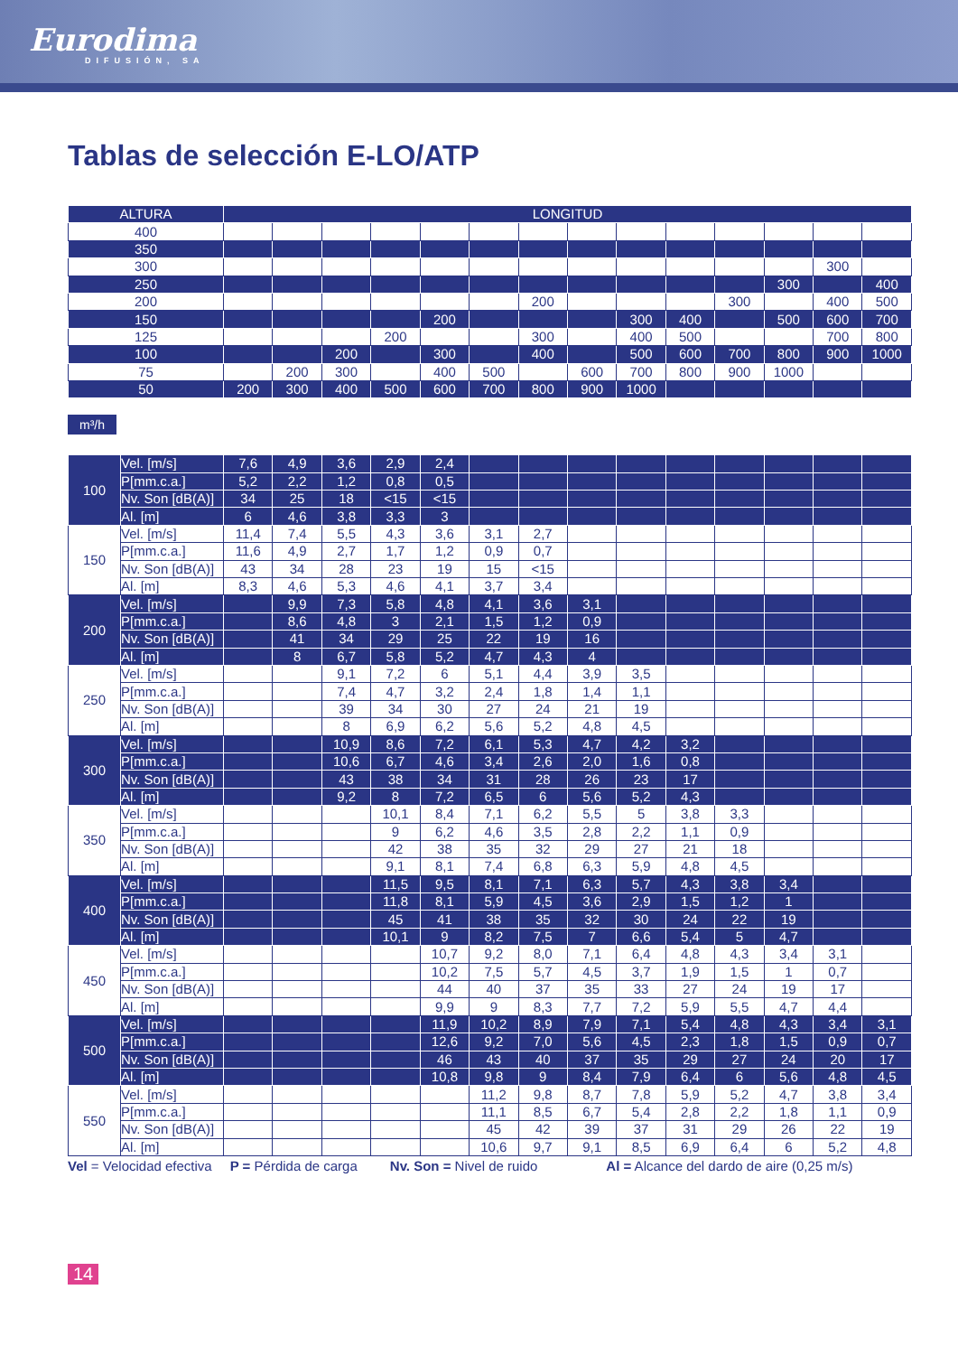Eurodima
DIFUSIÓN, SA
Tablas de selección E-LO/ATP
| ALTURA | LONGITUD | | | | | | | | | | | | | |
| --- | --- | --- | --- | --- | --- | --- | --- | --- | --- | --- | --- | --- | --- | --- |
| 400 | | | | | | | | | | | | | | |
| 350 | | | | | | | | | | | | | | |
| 300 | | | | | | | | | | | | | 300 | |
| 250 | | | | | | | | | | | | 300 | | 400 |
| 200 | | | | | | | 200 | | | | 300 | | 400 | 500 |
| 150 | | | | | 200 | | | | 300 | 400 | | 500 | 600 | 700 |
| 125 | | | | 200 | | | 300 | | 400 | 500 | | | 700 | 800 |
| 100 | | | 200 | | 300 | | 400 | | 500 | 600 | 700 | 800 | 900 | 1000 |
| 75 | | 200 | 300 | | 400 | 500 | | 600 | 700 | 800 | 900 | 1000 | | |
| 50 | 200 | 300 | 400 | 500 | 600 | 700 | 800 | 900 | 1000 | | | | | |
m³/h
| 100 | Vel. [m/s] | 7,6 | 4,9 | 3,6 | 2,9 | 2,4 | | | | | | | | | |
| | P[mm.c.a.] | 5,2 | 2,2 | 1,2 | 0,8 | 0,5 | | | | | | | | | |
| | Nv. Son [dB(A)] | 34 | 25 | 18 | <15 | <15 | | | | | | | | | |
| | Al. [m] | 6 | 4,6 | 3,8 | 3,3 | 3 | | | | | | | | | |
| 150 | Vel. [m/s] | 11,4 | 7,4 | 5,5 | 4,3 | 3,6 | 3,1 | 2,7 | | | | | | | |
| | P[mm.c.a.] | 11,6 | 4,9 | 2,7 | 1,7 | 1,2 | 0,9 | 0,7 | | | | | | | |
| | Nv. Son [dB(A)] | 43 | 34 | 28 | 23 | 19 | 15 | <15 | | | | | | | |
| | Al. [m] | 8,3 | 4,6 | 5,3 | 4,6 | 4,1 | 3,7 | 3,4 | | | | | | | |
| 200 | Vel. [m/s] | | 9,9 | 7,3 | 5,8 | 4,8 | 4,1 | 3,6 | 3,1 | | | | | | |
| | P[mm.c.a.] | | 8,6 | 4,8 | 3 | 2,1 | 1,5 | 1,2 | 0,9 | | | | | | |
| | Nv. Son [dB(A)] | | 41 | 34 | 29 | 25 | 22 | 19 | 16 | | | | | | |
| | Al. [m] | | 8 | 6,7 | 5,8 | 5,2 | 4,7 | 4,3 | 4 | | | | | | |
| 250 | Vel. [m/s] | | | 9,1 | 7,2 | 6 | 5,1 | 4,4 | 3,9 | 3,5 | | | | | |
| | P[mm.c.a.] | | | 7,4 | 4,7 | 3,2 | 2,4 | 1,8 | 1,4 | 1,1 | | | | | |
| | Nv. Son [dB(A)] | | | 39 | 34 | 30 | 27 | 24 | 21 | 19 | | | | | |
| | Al. [m] | | | 8 | 6,9 | 6,2 | 5,6 | 5,2 | 4,8 | 4,5 | | | | | |
| 300 | Vel. [m/s] | | | 10,9 | 8,6 | 7,2 | 6,1 | 5,3 | 4,7 | 4,2 | 3,2 | | | | |
| | P[mm.c.a.] | | | 10,6 | 6,7 | 4,6 | 3,4 | 2,6 | 2,0 | 1,6 | 0,8 | | | | |
| | Nv. Son [dB(A)] | | | 43 | 38 | 34 | 31 | 28 | 26 | 23 | 17 | | | | |
| | Al. [m] | | | 9,2 | 8 | 7,2 | 6,5 | 6 | 5,6 | 5,2 | 4,3 | | | | |
| 350 | Vel. [m/s] | | | | 10,1 | 8,4 | 7,1 | 6,2 | 5,5 | 5 | 3,8 | 3,3 | | | |
| | P[mm.c.a.] | | | | 9 | 6,2 | 4,6 | 3,5 | 2,8 | 2,2 | 1,1 | 0,9 | | | |
| | Nv. Son [dB(A)] | | | | 42 | 38 | 35 | 32 | 29 | 27 | 21 | 18 | | | |
| | Al. [m] | | | | 9,1 | 8,1 | 7,4 | 6,8 | 6,3 | 5,9 | 4,8 | 4,5 | | | |
| 400 | Vel. [m/s] | | | | 11,5 | 9,5 | 8,1 | 7,1 | 6,3 | 5,7 | 4,3 | 3,8 | 3,4 | | |
| | P[mm.c.a.] | | | | 11,8 | 8,1 | 5,9 | 4,5 | 3,6 | 2,9 | 1,5 | 1,2 | 1 | | |
| | Nv. Son [dB(A)] | | | | 45 | 41 | 38 | 35 | 32 | 30 | 24 | 22 | 19 | | |
| | Al. [m] | | | | 10,1 | 9 | 8,2 | 7,5 | 7 | 6,6 | 5,4 | 5 | 4,7 | | |
| 450 | Vel. [m/s] | | | | | 10,7 | 9,2 | 8,0 | 7,1 | 6,4 | 4,8 | 4,3 | 3,4 | 3,1 | |
| | P[mm.c.a.] | | | | | 10,2 | 7,5 | 5,7 | 4,5 | 3,7 | 1,9 | 1,5 | 1 | 0,7 | |
| | Nv. Son [dB(A)] | | | | | 44 | 40 | 37 | 35 | 33 | 27 | 24 | 19 | 17 | |
| | Al. [m] | | | | | 9,9 | 9 | 8,3 | 7,7 | 7,2 | 5,9 | 5,5 | 4,7 | 4,4 | |
| 500 | Vel. [m/s] | | | | | 11,9 | 10,2 | 8,9 | 7,9 | 7,1 | 5,4 | 4,8 | 4,3 | 3,4 | 3,1 |
| | P[mm.c.a.] | | | | | 12,6 | 9,2 | 7,0 | 5,6 | 4,5 | 2,3 | 1,8 | 1,5 | 0,9 | 0,7 |
| | Nv. Son [dB(A)] | | | | | 46 | 43 | 40 | 37 | 35 | 29 | 27 | 24 | 20 | 17 |
| | Al. [m] | | | | | 10,8 | 9,8 | 9 | 8,4 | 7,9 | 6,4 | 6 | 5,6 | 4,8 | 4,5 |
| 550 | Vel. [m/s] | | | | | | 11,2 | 9,8 | 8,7 | 7,8 | 5,9 | 5,2 | 4,7 | 3,8 | 3,4 |
| | P[mm.c.a.] | | | | | | 11,1 | 8,5 | 6,7 | 5,4 | 2,8 | 2,2 | 1,8 | 1,1 | 0,9 |
| | Nv. Son [dB(A)] | | | | | | 45 | 42 | 39 | 37 | 31 | 29 | 26 | 22 | 19 |
| | Al. [m] | | | | | | 10,6 | 9,7 | 9,1 | 8,5 | 6,9 | 6,4 | 6 | 5,2 | 4,8 |
Vel = Velocidad efectiva P = Pérdida de carga Nv. Son = Nivel de ruido Al = Alcance del dardo de aire (0,25 m/s)
14